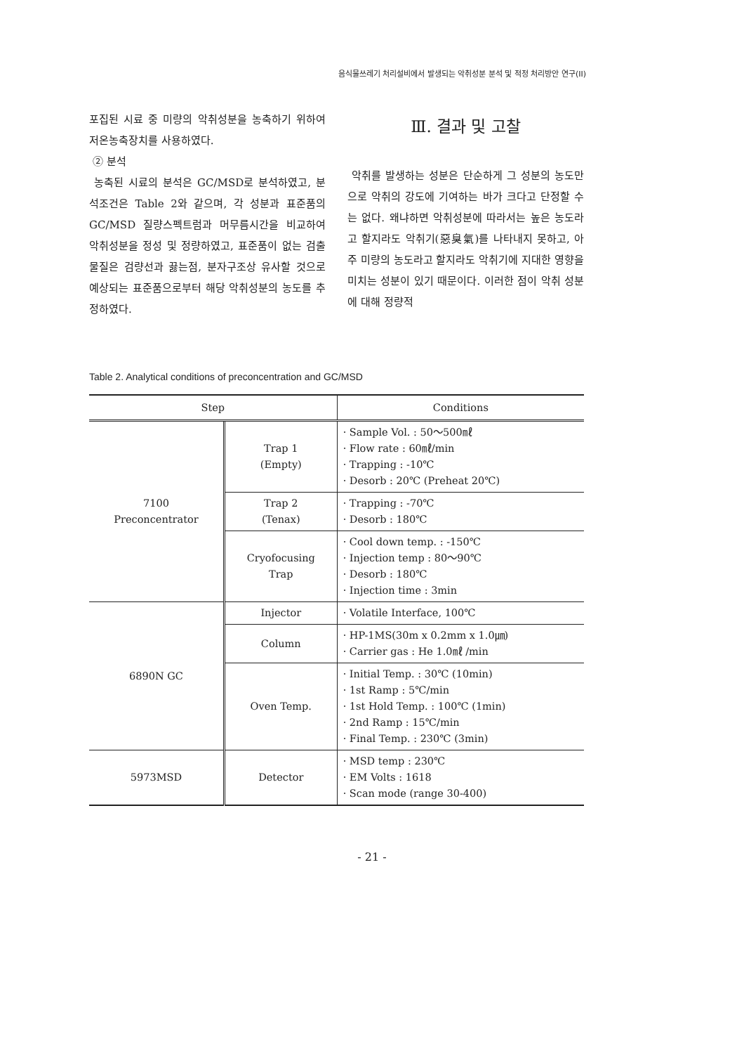음식물쓰레기 처리설비에서 발생되는 악취성분 분석 및 적정 처리방안 연구(II)
포집된 시료 중 미량의 악취성분을 농축하기 위하여 저온농축장치를 사용하였다.
② 분석
농축된 시료의 분석은 GC/MSD로 분석하였고, 분석조건은 Table 2와 같으며, 각 성분과 표준품의 GC/MSD 질량스펙트럼과 머무름시간을 비교하여 악취성분을 정성 및 정량하였고, 표준품이 없는 검출 물질은 검량선과 끓는점, 분자구조상 유사할 것으로 예상되는 표준품으로부터 해당 악취성분의 농도를 추정하였다.
Ⅲ. 결과 및 고찰
악취를 발생하는 성분은 단순하게 그 성분의 농도만으로 악취의 강도에 기여하는 바가 크다고 단정할 수는 없다. 왜냐하면 악취성분에 따라서는 높은 농도라고 할지라도 악취기(惡臭氣)를 나타내지 못하고, 아주 미량의 농도라고 할지라도 악취기에 지대한 영향을 미치는 성분이 있기 때문이다. 이러한 점이 악취 성분에 대해 정량적
Table 2. Analytical conditions of preconcentration and GC/MSD
| Step | | Conditions |
| --- | --- | --- |
| 7100 Preconcentrator | Trap 1 (Empty) | · Sample Vol. : 50～500㎖ · Flow rate : 60㎖/min · Trapping : -10℃ · Desorb : 20℃ (Preheat 20℃) |
| | Trap 2 (Tenax) | · Trapping : -70℃ · Desorb : 180℃ |
| | Cryofocusing Trap | · Cool down temp. : -150℃ · Injection temp : 80～90℃ · Desorb : 180℃ · Injection time : 3min |
| 6890N GC | Injector | · Volatile Interface, 100℃ |
| | Column | · HP-1MS(30m x 0.2mm x 1.0㎛) · Carrier gas : He 1.0㎖ /min |
| | Oven Temp. | · Initial Temp. : 30℃ (10min) · 1st Ramp : 5℃/min · 1st Hold Temp. : 100℃ (1min) · 2nd Ramp : 15℃/min · Final Temp. : 230℃ (3min) |
| 5973MSD | Detector | · MSD temp : 230℃ · EM Volts : 1618 · Scan mode (range 30-400) |
- 21 -